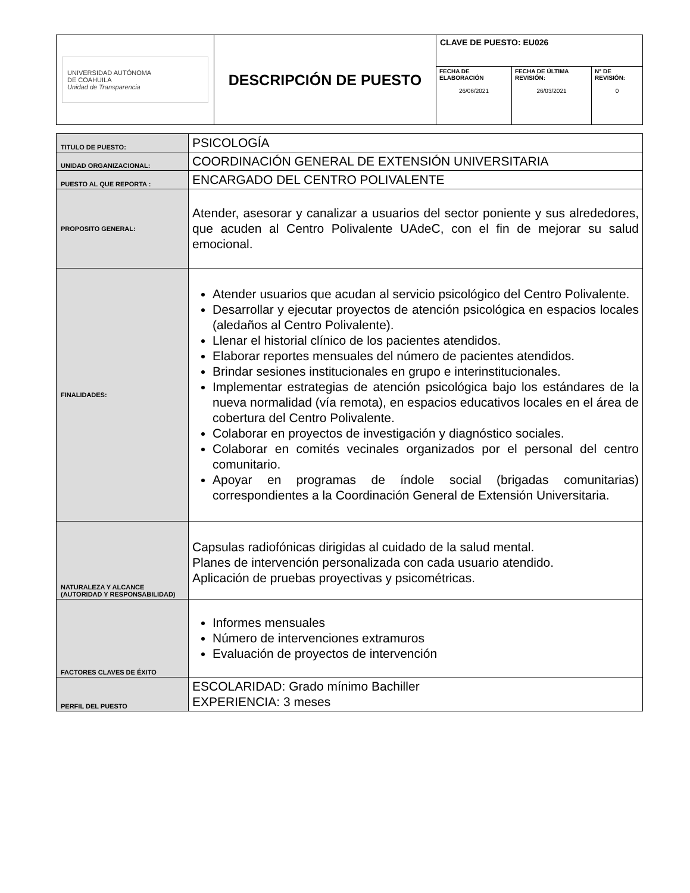| UNIVERSIDAD AUTÓNOMA DE COAHUILA Unidad de Transparencia | DESCRIPCIÓN DE PUESTO | CLAVE DE PUESTO: EU026 | | |
| | | FECHA DE ELABORACIÓN 26/06/2021 | FECHA DE ÚLTIMA REVISIÓN: 26/03/2021 | N° DE REVISIÓN: 0 |
| TITULO DE PUESTO: | PSICOLOGÍA |
| UNIDAD ORGANIZACIONAL: | COORDINACIÓN GENERAL DE EXTENSIÓN UNIVERSITARIA |
| PUESTO AL QUE REPORTA : | ENCARGADO DEL CENTRO POLIVALENTE |
| PROPOSITO GENERAL: | Atender, asesorar y canalizar a usuarios del sector poniente y sus alrededores, que acuden al Centro Polivalente UAdeC, con el fin de mejorar su salud emocional. |
| FINALIDADES: | Atender usuarios que acudan al servicio psicológico del Centro Polivalente. Desarrollar y ejecutar proyectos de atención psicológica en espacios locales (aledaños al Centro Polivalente). Llenar el historial clínico de los pacientes atendidos. Elaborar reportes mensuales del número de pacientes atendidos. Brindar sesiones institucionales en grupo e interinstitucionales. Implementar estrategias de atención psicológica bajo los estándares de la nueva normalidad (vía remota), en espacios educativos locales en el área de cobertura del Centro Polivalente. Colaborar en proyectos de investigación y diagnóstico sociales. Colaborar en comités vecinales organizados por el personal del centro comunitario. Apoyar en programas de índole social (brigadas comunitarias) correspondientes a la Coordinación General de Extensión Universitaria. |
| NATURALEZA Y ALCANCE (AUTORIDAD Y RESPONSABILIDAD) | Capsulas radiofónicas dirigidas al cuidado de la salud mental. Planes de intervención personalizada con cada usuario atendido. Aplicación de pruebas proyectivas y psicométricas. |
| FACTORES CLAVES DE ÉXITO | Informes mensuales Número de intervenciones extramuros Evaluación de proyectos de intervención |
| PERFIL DEL PUESTO | ESCOLARIDAD: Grado mínimo Bachiller EXPERIENCIA: 3 meses |